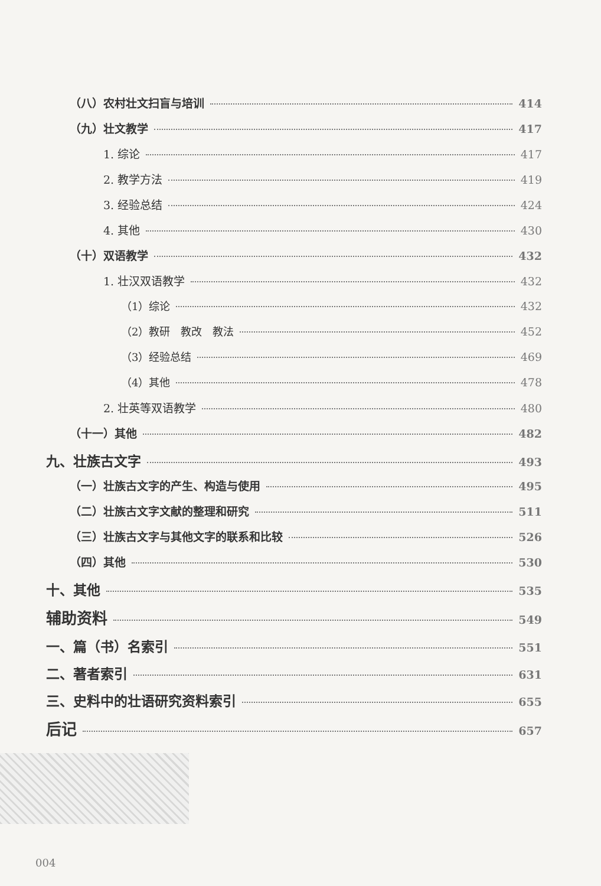（八）农村壮文扫盲与培训 414
（九）壮文教学 417
1. 综论 417
2. 教学方法 419
3. 经验总结 424
4. 其他 430
（十）双语教学 432
1. 壮汉双语教学 432
（1）综论 432
（2）教研　教改　教法 452
（3）经验总结 469
（4）其他 478
2. 壮英等双语教学 480
（十一）其他 482
九、壮族古文字 493
（一）壮族古文字的产生、构造与使用 495
（二）壮族古文字文献的整理和研究 511
（三）壮族古文字与其他文字的联系和比较 526
（四）其他 530
十、其他 535
辅助资料 549
一、篇（书）名索引 551
二、著者索引 631
三、史料中的壮语研究资料索引 655
后记 657
004